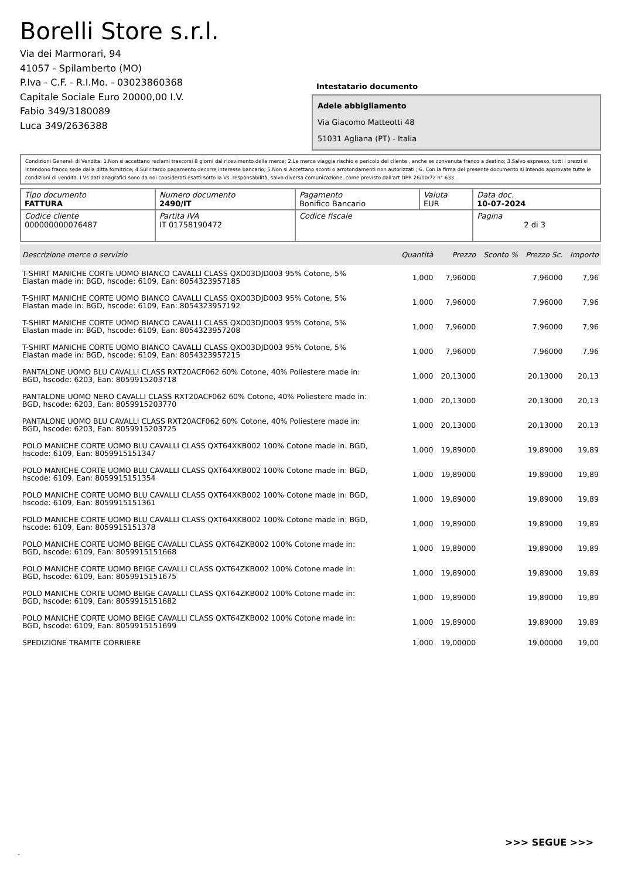Borelli Store s.r.l.
Via dei Marmorari, 94
41057 - Spilamberto (MO)
P.Iva - C.F. - R.I.Mo. - 03023860368
Capitale Sociale Euro 20000,00 I.V.
Fabio 349/3180089
Luca 349/2636388
Intestatario documento
Adele abbigliamento
Via Giacomo Matteotti 48
51031 Agliana (PT) - Italia
Condizioni Generali di Vendita: 1.Non si accettano reclami trascorsi 8 giorni dal ricevimento della merce; 2.La merce viaggia rischio e pericolo del cliente , anche se convenuta franco a destino; 3.Salvo espresso, tutti i prezzi si intendono franco sede dalla ditta fornitrice; 4.Sul ritardo pagamento decorre interesse bancario; 5.Non si Accettano sconti o arrotondamenti non autorizzati ; 6. Con la firma del presente documento si intendo approvate tutte le condizioni di vendita. I Vs dati anagrafici sono da noi considerati esatti sotto la Vs. responsabilità, salvo diversa comunicazione, come previsto dall'art DPR 26/10/72 n° 633.
| Tipo documento FATTURA | Numero documento 2490/IT | Pagamento Bonifico Bancario | Valuta EUR | Data doc. 10-07-2024 |
| Codice cliente 000000000076487 | Partita IVA IT 01758190472 | Codice fiscale | | Pagina 2 di 3 |
| Descrizione merce o servizio | Quantità | Prezzo | Sconto % | Prezzo Sc. | Importo |
| --- | --- | --- | --- | --- | --- |
| T-SHIRT MANICHE CORTE UOMO BIANCO CAVALLI CLASS QXO03DJD003 95% Cotone, 5% Elastan made in: BGD, hscode: 6109, Ean: 8054323957185 | 1,000 | 7,96000 | | 7,96000 | 7,96 |
| T-SHIRT MANICHE CORTE UOMO BIANCO CAVALLI CLASS QXO03DJD003 95% Cotone, 5% Elastan made in: BGD, hscode: 6109, Ean: 8054323957192 | 1,000 | 7,96000 | | 7,96000 | 7,96 |
| T-SHIRT MANICHE CORTE UOMO BIANCO CAVALLI CLASS QXO03DJD003 95% Cotone, 5% Elastan made in: BGD, hscode: 6109, Ean: 8054323957208 | 1,000 | 7,96000 | | 7,96000 | 7,96 |
| T-SHIRT MANICHE CORTE UOMO BIANCO CAVALLI CLASS QXO03DJD003 95% Cotone, 5% Elastan made in: BGD, hscode: 6109, Ean: 8054323957215 | 1,000 | 7,96000 | | 7,96000 | 7,96 |
| PANTALONE UOMO BLU CAVALLI CLASS RXT20ACF062 60% Cotone, 40% Poliestere made in: BGD, hscode: 6203, Ean: 8059915203718 | 1,000 | 20,13000 | | 20,13000 | 20,13 |
| PANTALONE UOMO NERO CAVALLI CLASS RXT20ACF062 60% Cotone, 40% Poliestere made in: BGD, hscode: 6203, Ean: 8059915203770 | 1,000 | 20,13000 | | 20,13000 | 20,13 |
| PANTALONE UOMO BLU CAVALLI CLASS RXT20ACF062 60% Cotone, 40% Poliestere made in: BGD, hscode: 6203, Ean: 8059915203725 | 1,000 | 20,13000 | | 20,13000 | 20,13 |
| POLO MANICHE CORTE UOMO BLU CAVALLI CLASS QXT64XKB002 100% Cotone made in: BGD, hscode: 6109, Ean: 8059915151347 | 1,000 | 19,89000 | | 19,89000 | 19,89 |
| POLO MANICHE CORTE UOMO BLU CAVALLI CLASS QXT64XKB002 100% Cotone made in: BGD, hscode: 6109, Ean: 8059915151354 | 1,000 | 19,89000 | | 19,89000 | 19,89 |
| POLO MANICHE CORTE UOMO BLU CAVALLI CLASS QXT64XKB002 100% Cotone made in: BGD, hscode: 6109, Ean: 8059915151361 | 1,000 | 19,89000 | | 19,89000 | 19,89 |
| POLO MANICHE CORTE UOMO BLU CAVALLI CLASS QXT64XKB002 100% Cotone made in: BGD, hscode: 6109, Ean: 8059915151378 | 1,000 | 19,89000 | | 19,89000 | 19,89 |
| POLO MANICHE CORTE UOMO BEIGE CAVALLI CLASS QXT64ZKB002 100% Cotone made in: BGD, hscode: 6109, Ean: 8059915151668 | 1,000 | 19,89000 | | 19,89000 | 19,89 |
| POLO MANICHE CORTE UOMO BEIGE CAVALLI CLASS QXT64ZKB002 100% Cotone made in: BGD, hscode: 6109, Ean: 8059915151675 | 1,000 | 19,89000 | | 19,89000 | 19,89 |
| POLO MANICHE CORTE UOMO BEIGE CAVALLI CLASS QXT64ZKB002 100% Cotone made in: BGD, hscode: 6109, Ean: 8059915151682 | 1,000 | 19,89000 | | 19,89000 | 19,89 |
| POLO MANICHE CORTE UOMO BEIGE CAVALLI CLASS QXT64ZKB002 100% Cotone made in: BGD, hscode: 6109, Ean: 8059915151699 | 1,000 | 19,89000 | | 19,89000 | 19,89 |
| SPEDIZIONE TRAMITE CORRIERE | 1,000 | 19,00000 | | 19,00000 | 19,00 |
>>> SEGUE >>>
-